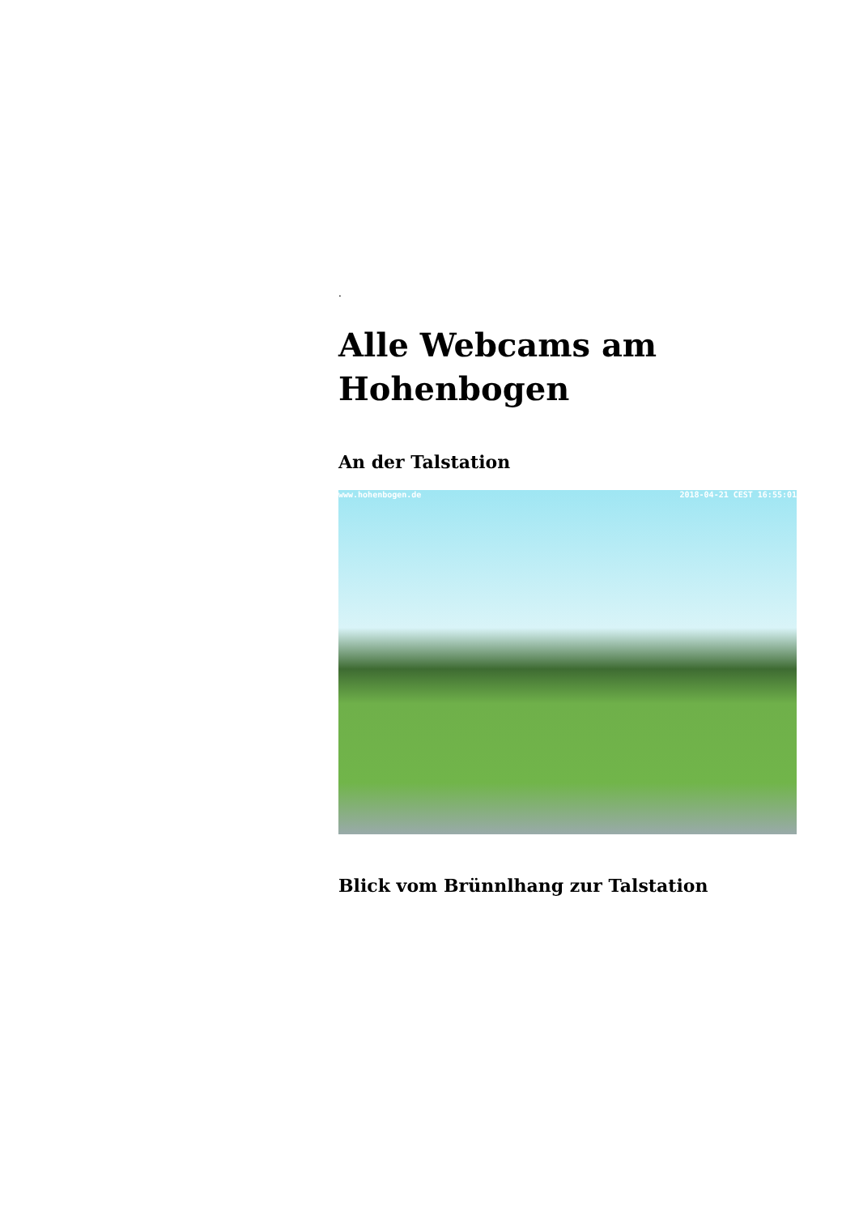.
Alle Webcams am Hohenbogen
An der Talstation
www.hohenbogen.de 2018-04-21 CEST 16:55:01
Blick vom Brünnlhang zur Talstation